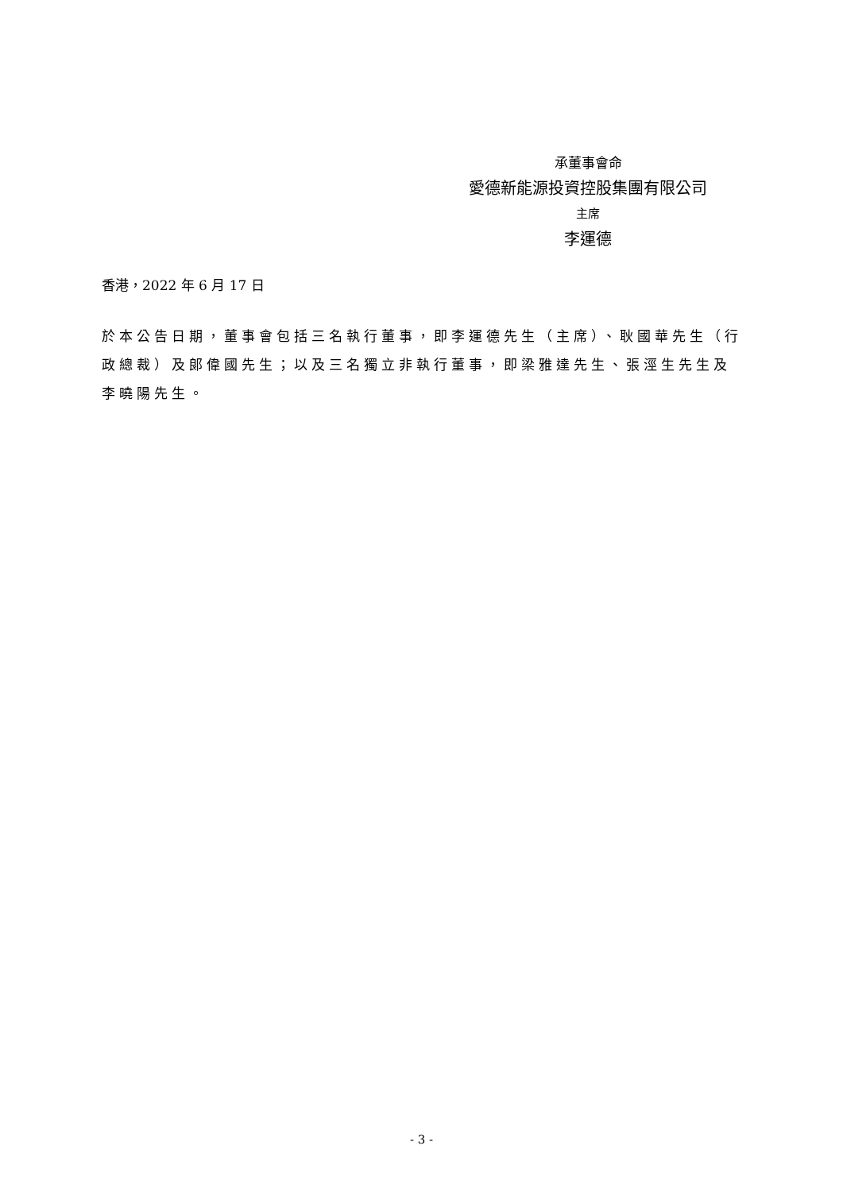承董事會命
愛德新能源投資控股集團有限公司
主席
李運德
香港，2022 年 6 月 17 日
於本公告日期，董事會包括三名執行董事，即李運德先生（主席）、耿國華先生（行政總裁）及郎偉國先生；以及三名獨立非執行董事，即梁雅達先生、張涇生先生及李曉陽先生。
- 3 -